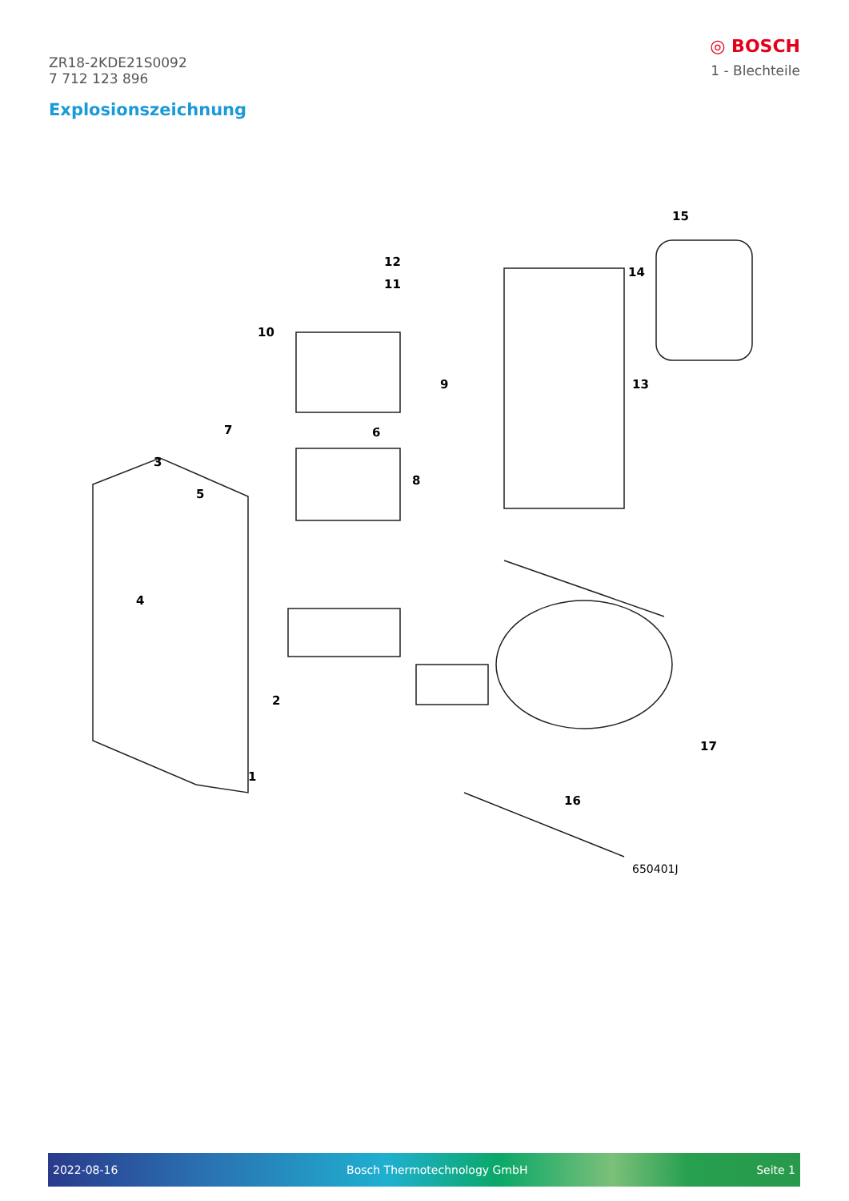ZR18-2KDE21S0092
7 712 123 896
◎ BOSCH
1 - Blechteile
Explosionszeichnung
1
2
3
4
5
6
7
8
9
10
11
12
13
14
15
16
17
650401J
2022-08-16 Bosch Thermotechnology GmbH Seite 1